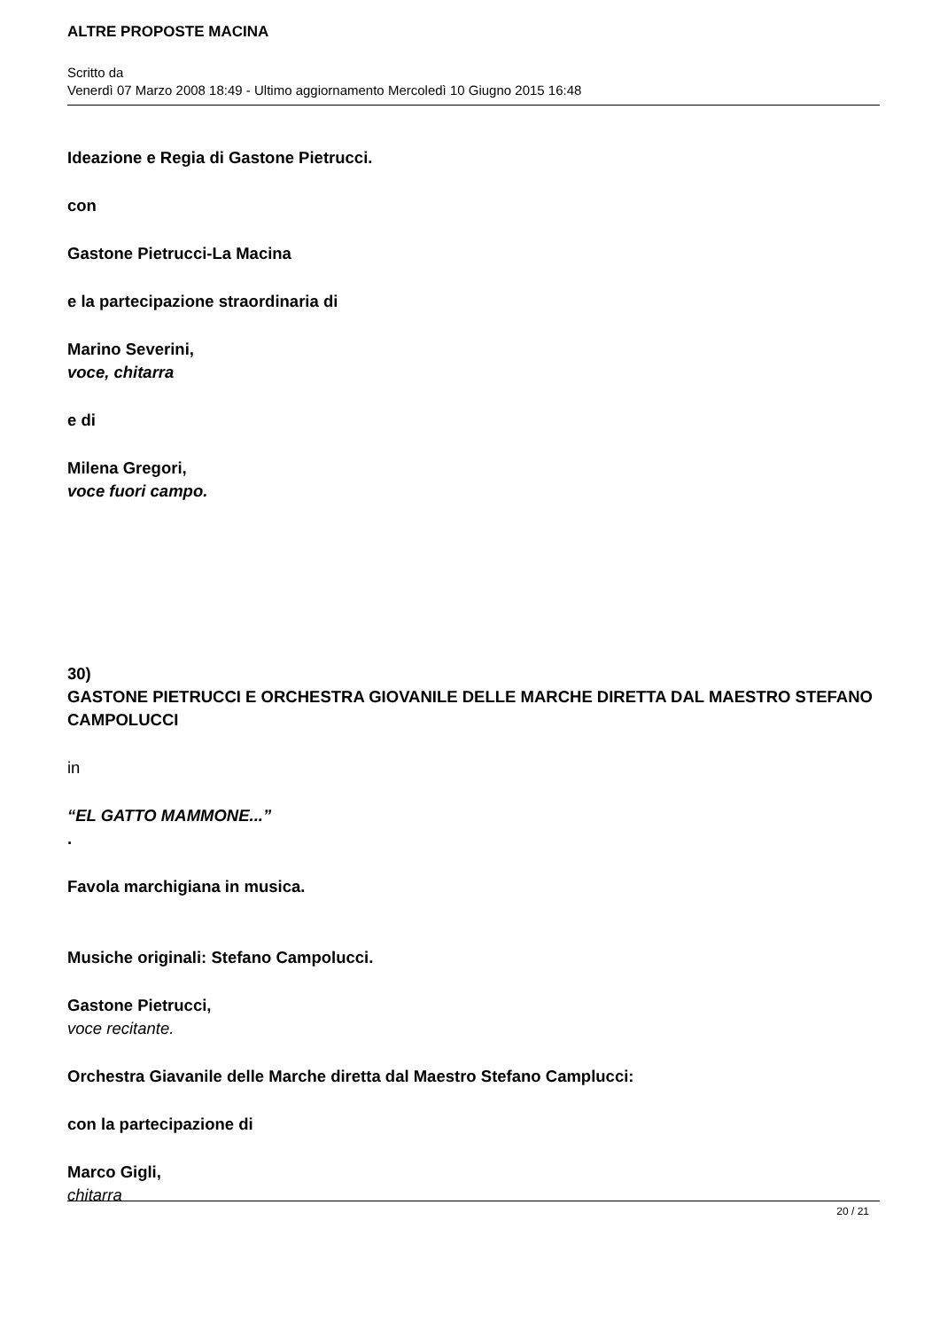ALTRE PROPOSTE MACINA
Scritto da
Venerdì 07 Marzo 2008 18:49 - Ultimo aggiornamento Mercoledì 10 Giugno 2015 16:48
Ideazione e Regia di Gastone Pietrucci.
con
Gastone Pietrucci-La Macina
e la partecipazione straordinaria di
Marino Severini,
voce, chitarra
e di
Milena Gregori,
voce fuori campo.
30)
GASTONE PIETRUCCI E ORCHESTRA GIOVANILE DELLE MARCHE DIRETTA DAL MAESTRO STEFANO CAMPOLUCCI
in
“EL GATTO MAMMONE...”
.
Favola marchigiana in musica.
Musiche originali: Stefano Campolucci.
Gastone Pietrucci,
voce recitante.
Orchestra Giavanile delle Marche diretta dal Maestro Stefano Camplucci:
con la partecipazione di
Marco Gigli,
chitarra
20 / 21